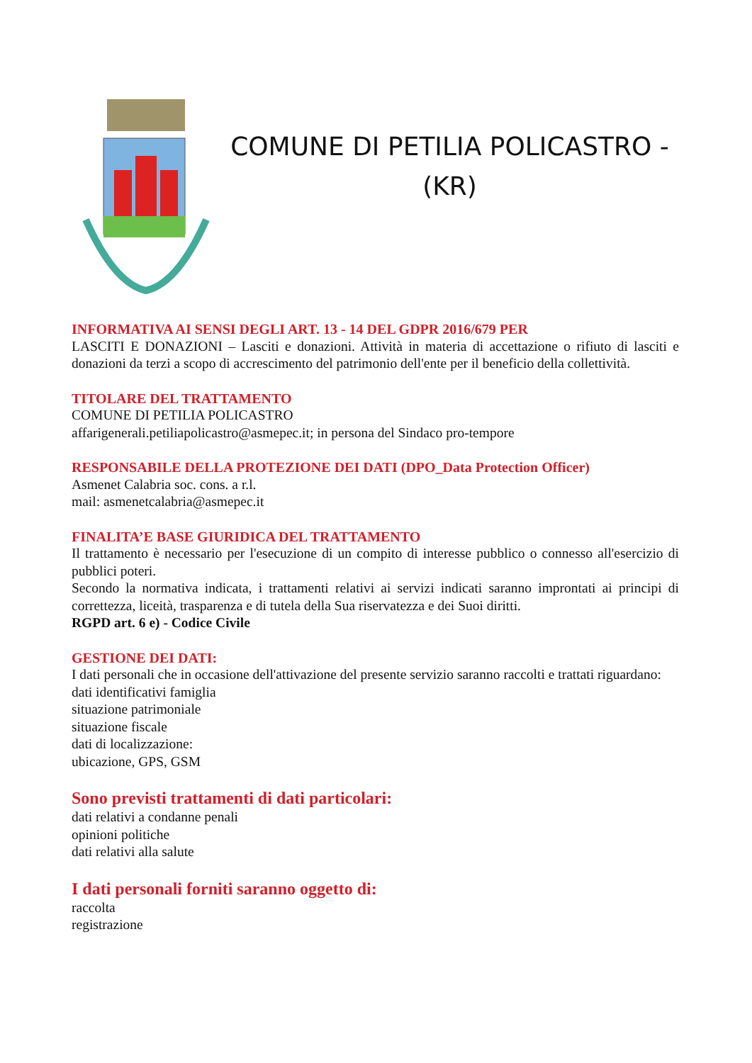COMUNE DI PETILIA POLICASTRO -
(KR)
INFORMATIVA AI SENSI DEGLI ART. 13 - 14 DEL GDPR 2016/679 PER
LASCITI E DONAZIONI – Lasciti e donazioni. Attività in materia di accettazione o rifiuto di lasciti e donazioni da terzi a scopo di accrescimento del patrimonio dell'ente per il beneficio della collettività.
TITOLARE DEL TRATTAMENTO
COMUNE DI PETILIA POLICASTRO
affarigenerali.petiliapolicastro@asmepec.it; in persona del Sindaco pro-tempore
RESPONSABILE DELLA PROTEZIONE DEI DATI (DPO_Data Protection Officer)
Asmenet Calabria soc. cons. a r.l.
mail: asmenetcalabria@asmepec.it
FINALITA’E BASE GIURIDICA DEL TRATTAMENTO
Il trattamento è necessario per l'esecuzione di un compito di interesse pubblico o connesso all'esercizio di pubblici poteri.
Secondo la normativa indicata, i trattamenti relativi ai servizi indicati saranno improntati ai principi di correttezza, liceità, trasparenza e di tutela della Sua riservatezza e dei Suoi diritti.
RGPD art. 6 e) - Codice Civile
GESTIONE DEI DATI:
I dati personali che in occasione dell'attivazione del presente servizio saranno raccolti e trattati riguardano:
dati identificativi famiglia
situazione patrimoniale
situazione fiscale
dati di localizzazione:
ubicazione, GPS, GSM
Sono previsti trattamenti di dati particolari:
dati relativi a condanne penali
opinioni politiche
dati relativi alla salute
I dati personali forniti saranno oggetto di:
raccolta
registrazione